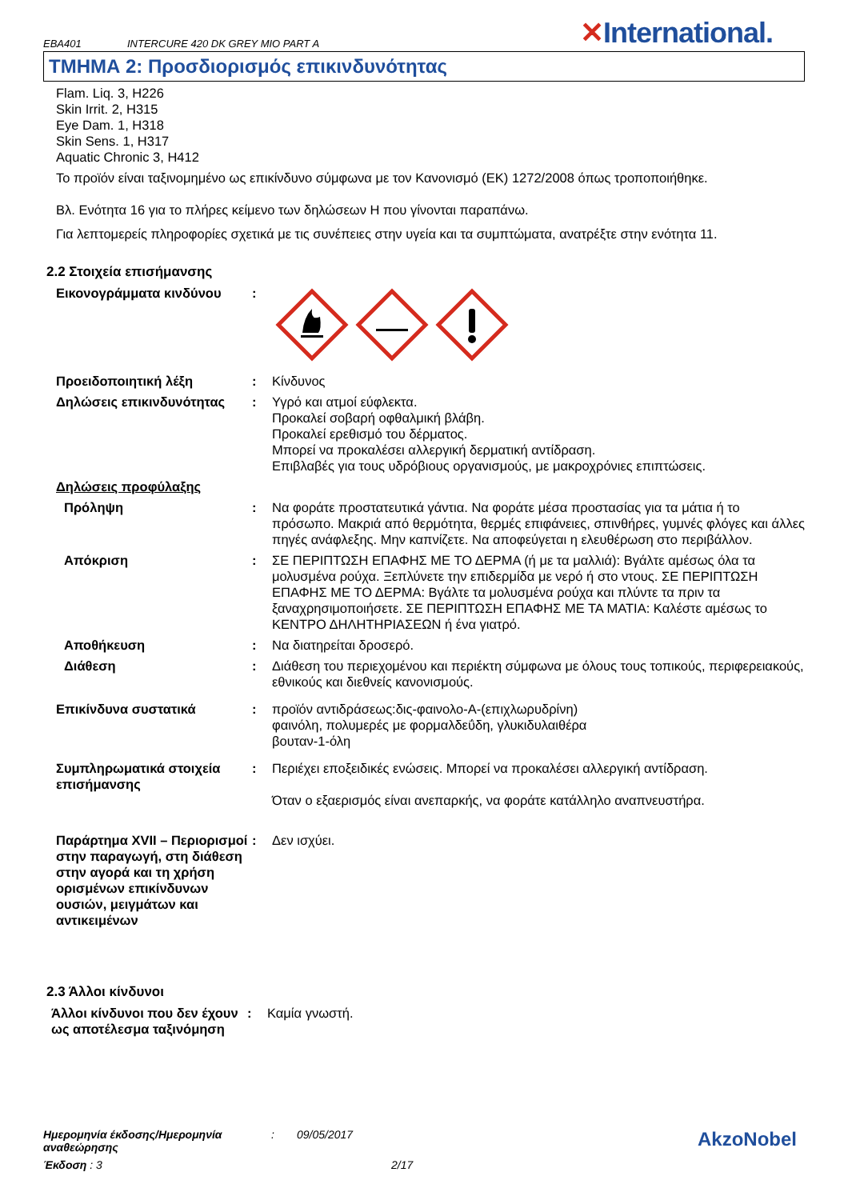EBA401 INTERCURE 420 DK GREY MIO PART A
✕International.
ΤΜΗΜΑ 2: Προσδιορισμός επικινδυνότητας
Flam. Liq. 3, H226
Skin Irrit. 2, H315
Eye Dam. 1, H318
Skin Sens. 1, H317
Aquatic Chronic 3, H412
Το προϊόν είναι ταξινομημένο ως επικίνδυνο σύμφωνα με τον Κανονισμό (ΕΚ) 1272/2008 όπως τροποποιήθηκε.
Βλ. Ενότητα 16 για το πλήρες κείμενο των δηλώσεων H που γίνονται παραπάνω.
Για λεπτομερείς πληροφορίες σχετικά με τις συνέπειες στην υγεία και τα συμπτώματα, ανατρέξτε στην ενότητα 11.
2.2 Στοιχεία επισήμανσης
Εικονογράμματα κινδύνου :
Προειδοποιητική λέξη : Κίνδυνος
Δηλώσεις επικινδυνότητας : Υγρό και ατμοί εύφλεκτα.
Προκαλεί σοβαρή οφθαλμική βλάβη.
Προκαλεί ερεθισμό του δέρματος.
Μπορεί να προκαλέσει αλλεργική δερματική αντίδραση.
Επιβλαβές για τους υδρόβιους οργανισμούς, με μακροχρόνιες επιπτώσεις.
Δηλώσεις προφύλαξης
Πρόληψη : Να φοράτε προστατευτικά γάντια. Να φοράτε μέσα προστασίας για τα μάτια ή το πρόσωπο. Μακριά από θερμότητα, θερμές επιφάνειες, σπινθήρες, γυμνές φλόγες και άλλες πηγές ανάφλεξης. Μην καπνίζετε. Να αποφεύγεται η ελευθέρωση στο περιβάλλον.
Απόκριση : ΣΕ ΠΕΡΙΠΤΩΣΗ ΕΠΑΦΗΣ ΜΕ ΤΟ ΔΕΡΜΑ (ή με τα μαλλιά): Βγάλτε αμέσως όλα τα μολυσμένα ρούχα. Ξεπλύνετε την επιδερμίδα με νερό ή στο ντους. ΣΕ ΠΕΡΙΠΤΩΣΗ ΕΠΑΦΗΣ ΜΕ ΤΟ ΔΕΡΜΑ: Βγάλτε τα μολυσμένα ρούχα και πλύντε τα πριν τα ξαναχρησιμοποιήσετε. ΣΕ ΠΕΡΙΠΤΩΣΗ ΕΠΑΦΗΣ ΜΕ ΤΑ ΜΑΤΙΑ: Καλέστε αμέσως το ΚΕΝΤΡΟ ΔΗΛΗΤΗΡΙΑΣΕΩΝ ή ένα γιατρό.
Αποθήκευση : Να διατηρείται δροσερό.
Διάθεση : Διάθεση του περιεχομένου και περιέκτη σύμφωνα με όλους τους τοπικούς, περιφερειακούς, εθνικούς και διεθνείς κανονισμούς.
Επικίνδυνα συστατικά : προϊόν αντιδράσεως:δις-φαινολο-A-(επιχλωρυδρίνη)
φαινόλη, πολυμερές με φορμαλδεΰδη, γλυκιδυλαιθέρα
βουταν-1-όλη
Συμπληρωματικά στοιχεία επισήμανσης
: Περιέχει εποξειδικές ενώσεις. Μπορεί να προκαλέσει αλλεργική αντίδραση.
Όταν ο εξαερισμός είναι ανεπαρκής, να φοράτε κατάλληλο αναπνευστήρα.
Παράρτημα XVII – Περιορισμοί στην παραγωγή, στη διάθεση στην αγορά και τη χρήση ορισμένων επικίνδυνων ουσιών, μειγμάτων και αντικειμένων
: Δεν ισχύει.
2.3 Άλλοι κίνδυνοι
Άλλοι κίνδυνοι που δεν έχουν ως αποτέλεσμα ταξινόμηση
: Καμία γνωστή.
Ημερομηνία έκδοσης/Ημερομηνία αναθεώρησης: 09/05/2017 AkzoNobel
Έκδοση : 3 2/17